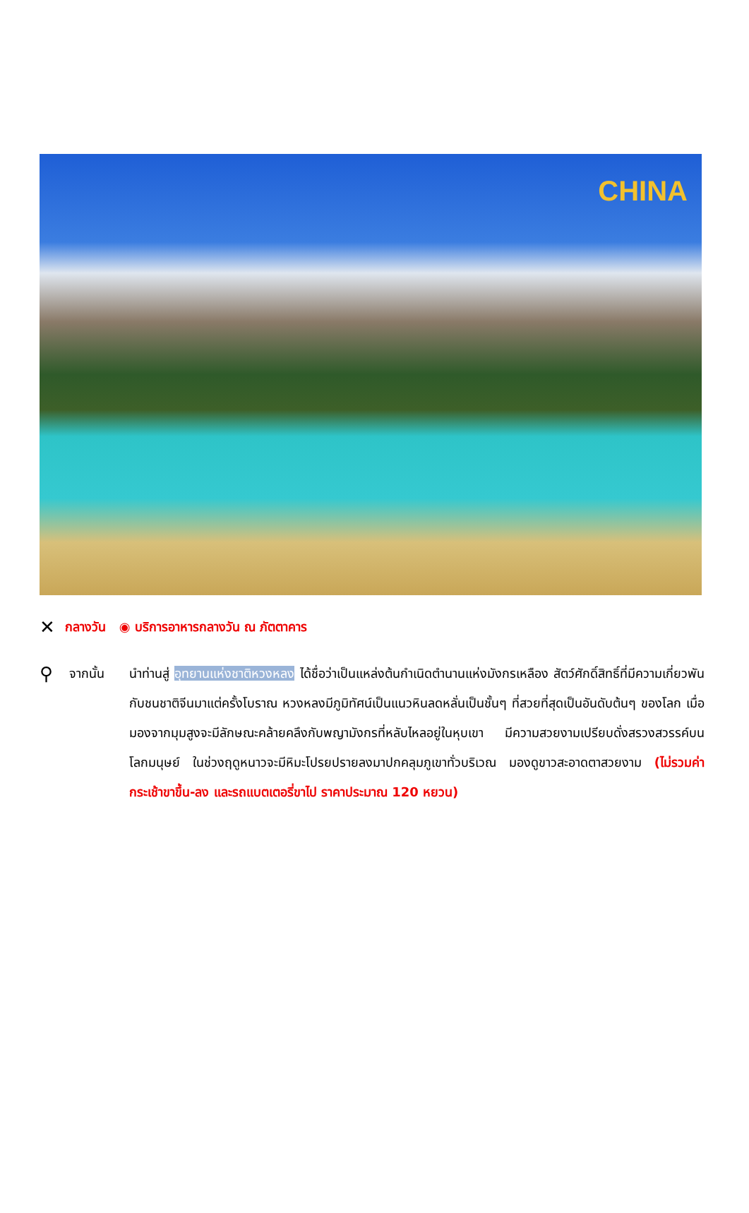CHINA
✕ กลางวัน ◉ บริการอาหารกลางวัน ณ ภัตตาคาร
⚲ จากนั้น นำท่านสู่ อุทยานแห่งชาติหวงหลง ได้ชื่อว่าเป็นแหล่งต้นกำเนิดตำนานแห่งมังกรเหลือง สัตว์ศักดิ์สิทธิ์ที่มีความเกี่ยวพันกับชนชาติจีนมาแต่ครั้งโบราณ หวงหลงมีภูมิทัศน์เป็นแนวหินลดหลั่นเป็นชั้นๆ ที่สวยที่สุดเป็นอันดับต้นๆ ของโลก เมื่อมองจากมุมสูงจะมีลักษณะคล้ายคลึงกับพญามังกรที่หลับไหลอยู่ในหุบเขา มีความสวยงามเปรียบดั่งสรวงสวรรค์บนโลกมนุษย์ ในช่วงฤดูหนาวจะมีหิมะโปรยปรายลงมาปกคลุมภูเขาทั่วบริเวณ มองดูขาวสะอาดตาสวยงาม (ไม่รวมค่ากระเช้าขาขึ้น-ลง และรถแบตเตอรี่ขาไป ราคาประมาณ 120 หยวน)